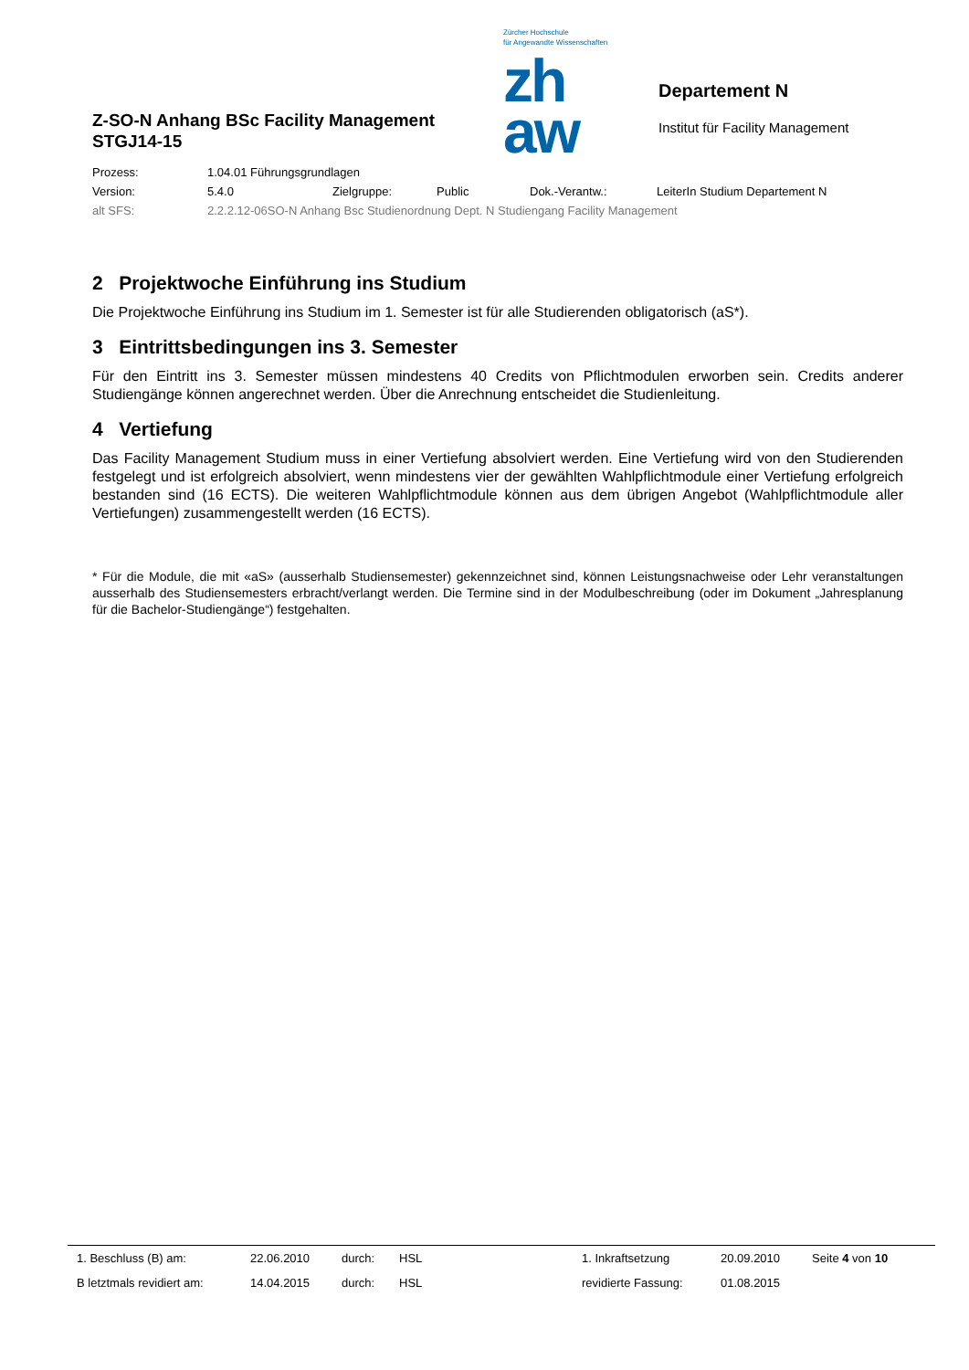Z-SO-N Anhang BSc Facility Management
STGJ14-15
Zürcher Hochschule
für Angewandte Wissenschaften
zh
aw
Departement N
Institut für Facility Management
| Prozess: | 1.04.01 Führungsgrundlagen | | | | |
| Version: | 5.4.0 | Zielgruppe: | Public | Dok.-Verantw.: | LeiterIn Studium Departement N |
| alt SFS: | 2.2.2.12-06SO-N Anhang Bsc Studienordnung Dept. N Studiengang Facility Management | | | | |
2 Projektwoche Einführung ins Studium
Die Projektwoche Einführung ins Studium im 1. Semester ist für alle Studierenden obligatorisch (aS*).
3 Eintrittsbedingungen ins 3. Semester
Für den Eintritt ins 3. Semester müssen mindestens 40 Credits von Pflichtmodulen erworben sein. Credits anderer Studiengänge können angerechnet werden. Über die Anrechnung entscheidet die Studienleitung.
4 Vertiefung
Das Facility Management Studium muss in einer Vertiefung absolviert werden. Eine Vertiefung wird von den Studierenden festgelegt und ist erfolgreich absolviert, wenn mindestens vier der gewählten Wahlpflichtmodule einer Vertiefung erfolgreich bestanden sind (16 ECTS). Die weiteren Wahlpflichtmodule können aus dem übrigen Angebot (Wahlpflichtmodule aller Vertiefungen) zusammengestellt werden (16 ECTS).
* Für die Module, die mit «aS» (ausserhalb Studiensemester) gekennzeichnet sind, können Leistungsnachweise oder Lehr veranstaltungen ausserhalb des Studiensemesters erbracht/verlangt werden. Die Termine sind in der Modulbeschreibung (oder im Dokument „Jahresplanung für die Bachelor-Studiengänge“) festgehalten.
| 1. Beschluss (B) am: | 22.06.2010 | durch: | HSL | 1. Inkraftsetzung | 20.09.2010 | Seite 4 von 10 |
| B letztmals revidiert am: | 14.04.2015 | durch: | HSL | revidierte Fassung: | 01.08.2015 | |